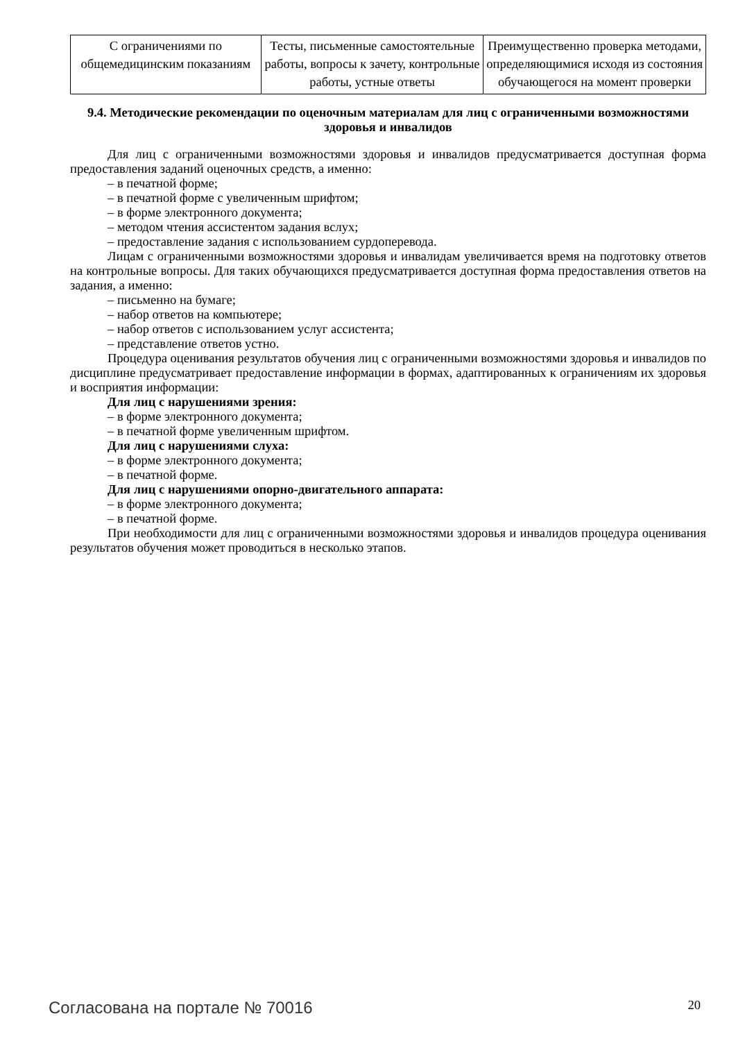| С ограничениями по общемедицинским показаниям | Тесты, письменные самостоятельные работы, вопросы к зачету, контрольные работы, устные ответы | Преимущественно проверка методами, определяющимися исходя из состояния обучающегося на момент проверки |
9.4. Методические рекомендации по оценочным материалам для лиц с ограниченными возможностями здоровья и инвалидов
Для лиц с ограниченными возможностями здоровья и инвалидов предусматривается доступная форма предоставления заданий оценочных средств, а именно:
– в печатной форме;
– в печатной форме с увеличенным шрифтом;
– в форме электронного документа;
– методом чтения ассистентом задания вслух;
– предоставление задания с использованием сурдоперевода.
Лицам с ограниченными возможностями здоровья и инвалидам увеличивается время на подготовку ответов на контрольные вопросы. Для таких обучающихся предусматривается доступная форма предоставления ответов на задания, а именно:
– письменно на бумаге;
– набор ответов на компьютере;
– набор ответов с использованием услуг ассистента;
– представление ответов устно.
Процедура оценивания результатов обучения лиц с ограниченными возможностями здоровья и инвалидов по дисциплине предусматривает предоставление информации в формах, адаптированных к ограничениям их здоровья и восприятия информации:
Для лиц с нарушениями зрения:
– в форме электронного документа;
– в печатной форме увеличенным шрифтом.
Для лиц с нарушениями слуха:
– в форме электронного документа;
– в печатной форме.
Для лиц с нарушениями опорно-двигательного аппарата:
– в форме электронного документа;
– в печатной форме.
При необходимости для лиц с ограниченными возможностями здоровья и инвалидов процедура оценивания результатов обучения может проводиться в несколько этапов.
Согласована на портале № 70016 20